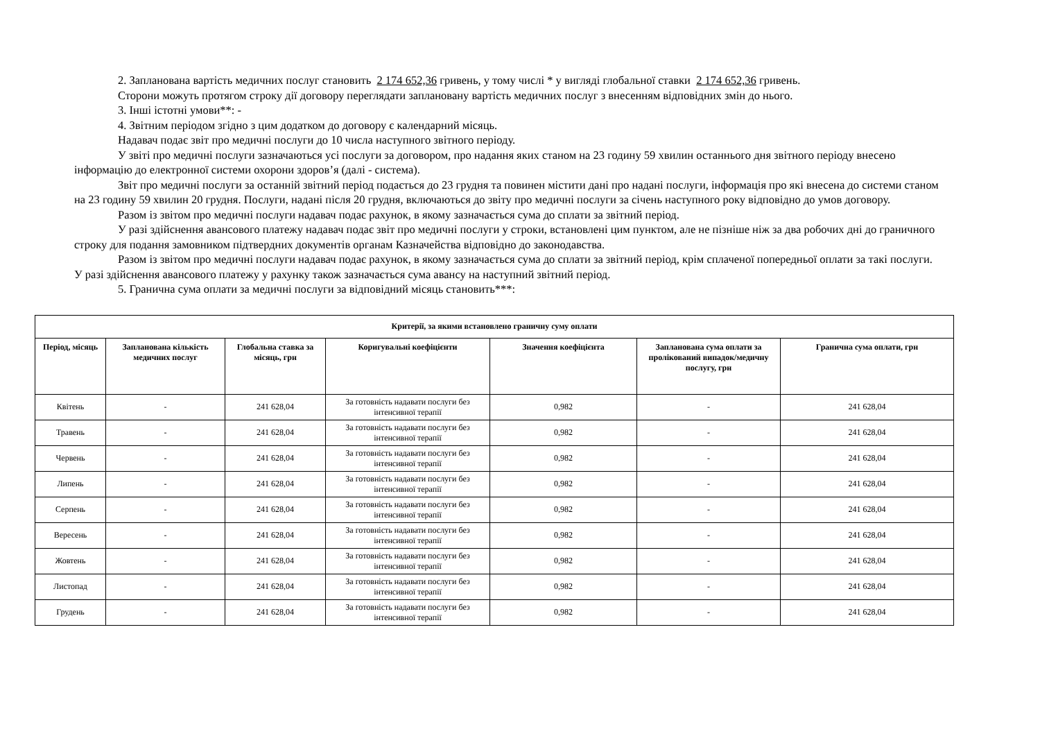2. Запланована вартість медичних послуг становить 2 174 652,36 гривень, у тому числі * у вигляді глобальної ставки 2 174 652,36 гривень.
Сторони можуть протягом строку дії договору переглядати заплановану вартість медичних послуг з внесенням відповідних змін до нього.
3. Інші істотні умови**: -
4. Звітним періодом згідно з цим додатком до договору є календарний місяць.
Надавач подає звіт про медичні послуги до 10 числа наступного звітного періоду.
У звіті про медичні послуги зазначаються усі послуги за договором, про надання яких станом на 23 годину 59 хвилин останнього дня звітного періоду внесено інформацію до електронної системи охорони здоров’я (далі - система).
Звіт про медичні послуги за останній звітний період подається до 23 грудня та повинен містити дані про надані послуги, інформація про які внесена до системи станом на 23 годину 59 хвилин 20 грудня. Послуги, надані після 20 грудня, включаються до звіту про медичні послуги за січень наступного року відповідно до умов договору.
Разом із звітом про медичні послуги надавач подає рахунок, в якому зазначається сума до сплати за звітний період.
У разі здійснення авансового платежу надавач подає звіт про медичні послуги у строки, встановлені цим пунктом, але не пізніше ніж за два робочих дні до граничного строку для подання замовником підтвердних документів органам Казначейства відповідно до законодавства.
Разом із звітом про медичні послуги надавач подає рахунок, в якому зазначається сума до сплати за звітний період, крім сплаченої попередньої оплати за такі послуги. У разі здійснення авансового платежу у рахунку також зазначається сума авансу на наступний звітний період.
5. Гранична сума оплати за медичні послуги за відповідний місяць становить***:
| Критерії, за якими встановлено граничну суму оплати | | | | | | |
| --- | --- | --- | --- | --- | --- | --- |
| Період, місяць | Запланована кількість медичних послуг | Глобальна ставка за місяць, грн | Коригувальні коефіцієнти | Значення коефіцієнта | Запланована сума оплати за пролікований випадок/медичну послугу, грн | Гранична сума оплати, грн |
| Квітень | - | 241 628,04 | За готовність надавати послуги без інтенсивної терапії | 0,982 | - | 241 628,04 |
| Травень | - | 241 628,04 | За готовність надавати послуги без інтенсивної терапії | 0,982 | - | 241 628,04 |
| Червень | - | 241 628,04 | За готовність надавати послуги без інтенсивної терапії | 0,982 | - | 241 628,04 |
| Липень | - | 241 628,04 | За готовність надавати послуги без інтенсивної терапії | 0,982 | - | 241 628,04 |
| Серпень | - | 241 628,04 | За готовність надавати послуги без інтенсивної терапії | 0,982 | - | 241 628,04 |
| Вересень | - | 241 628,04 | За готовність надавати послуги без інтенсивної терапії | 0,982 | - | 241 628,04 |
| Жовтень | - | 241 628,04 | За готовність надавати послуги без інтенсивної терапії | 0,982 | - | 241 628,04 |
| Листопад | - | 241 628,04 | За готовність надавати послуги без інтенсивної терапії | 0,982 | - | 241 628,04 |
| Грудень | - | 241 628,04 | За готовність надавати послуги без інтенсивної терапії | 0,982 | - | 241 628,04 |